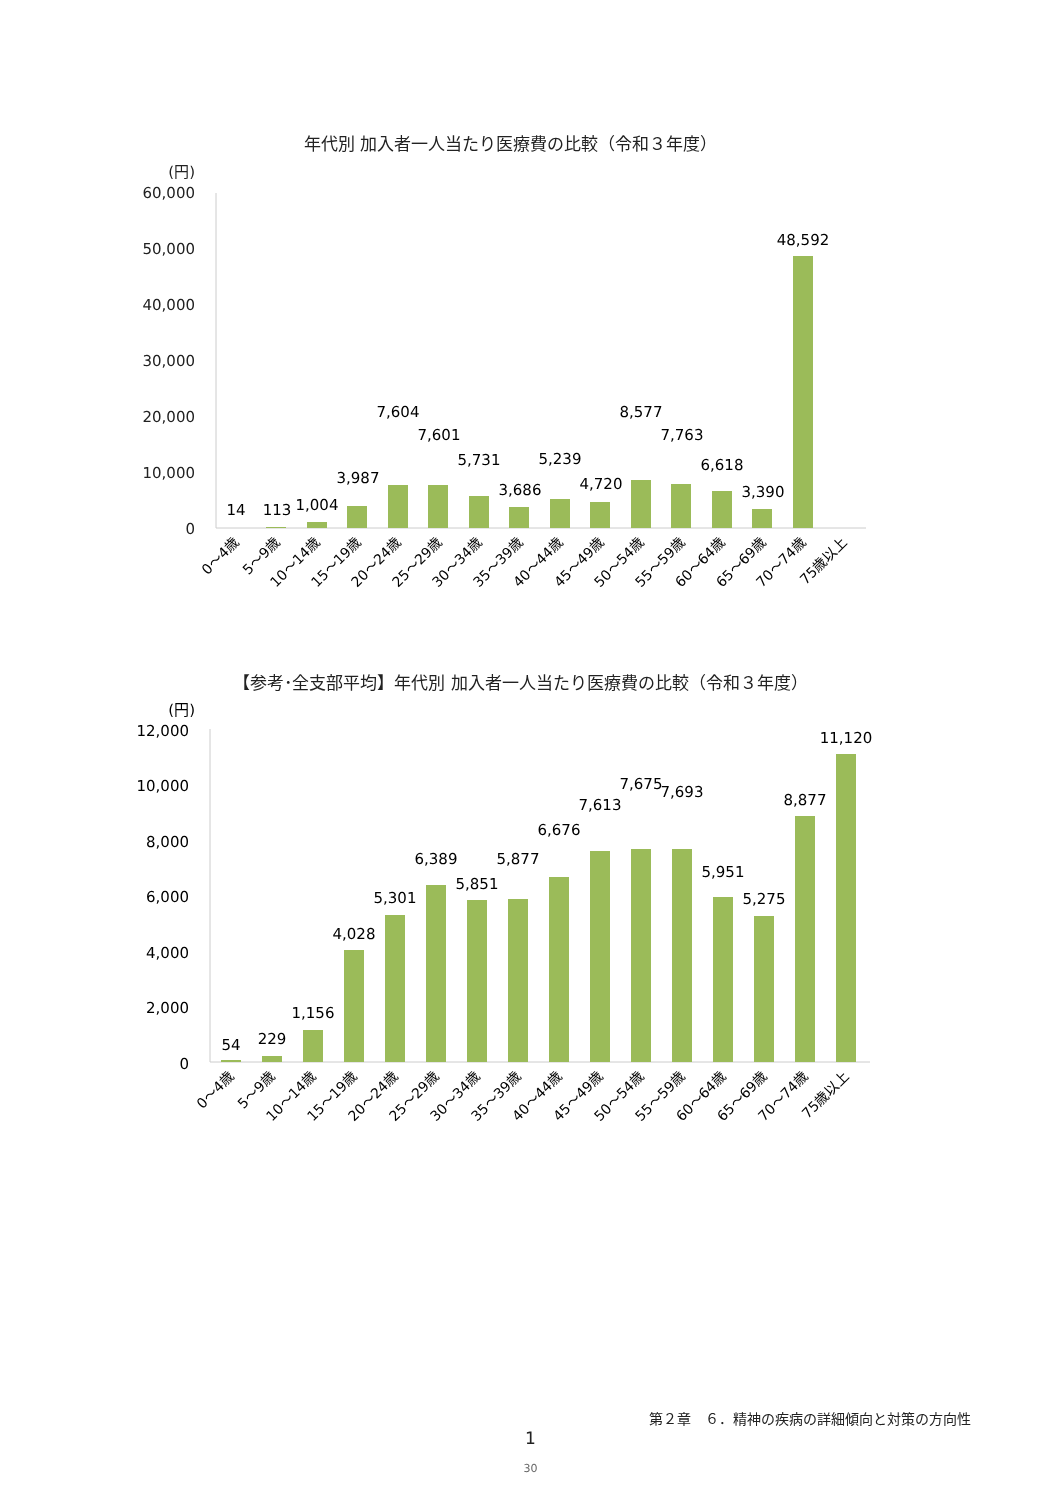年代別 加入者一人当たり医療費の比較（令和３年度）
(円)
60,000
50,000
40,000
30,000
20,000
10,000
0
14
113
1,004
3,987
7,604
7,601
5,731
3,686
5,239
4,720
8,577
7,763
6,618
3,390
48,592
0～4歳
5～9歳
10～14歳
15～19歳
20～24歳
25～29歳
30～34歳
35～39歳
40～44歳
45～49歳
50～54歳
55～59歳
60～64歳
65～69歳
70～74歳
75歳以上
【参考･全支部平均】年代別 加入者一人当たり医療費の比較（令和３年度）
(円)
12,000
10,000
8,000
6,000
4,000
2,000
0
54
229
1,156
4,028
5,301
6,389
5,851
5,877
6,676
7,613
7,675
7,693
5,951
5,275
8,877
11,120
0～4歳
5～9歳
10～14歳
15～19歳
20～24歳
25～29歳
30～34歳
35～39歳
40～44歳
45～49歳
50～54歳
55～59歳
60～64歳
65～69歳
70～74歳
75歳以上
第２章　６．精神の疾病の詳細傾向と対策の方向性
1
30